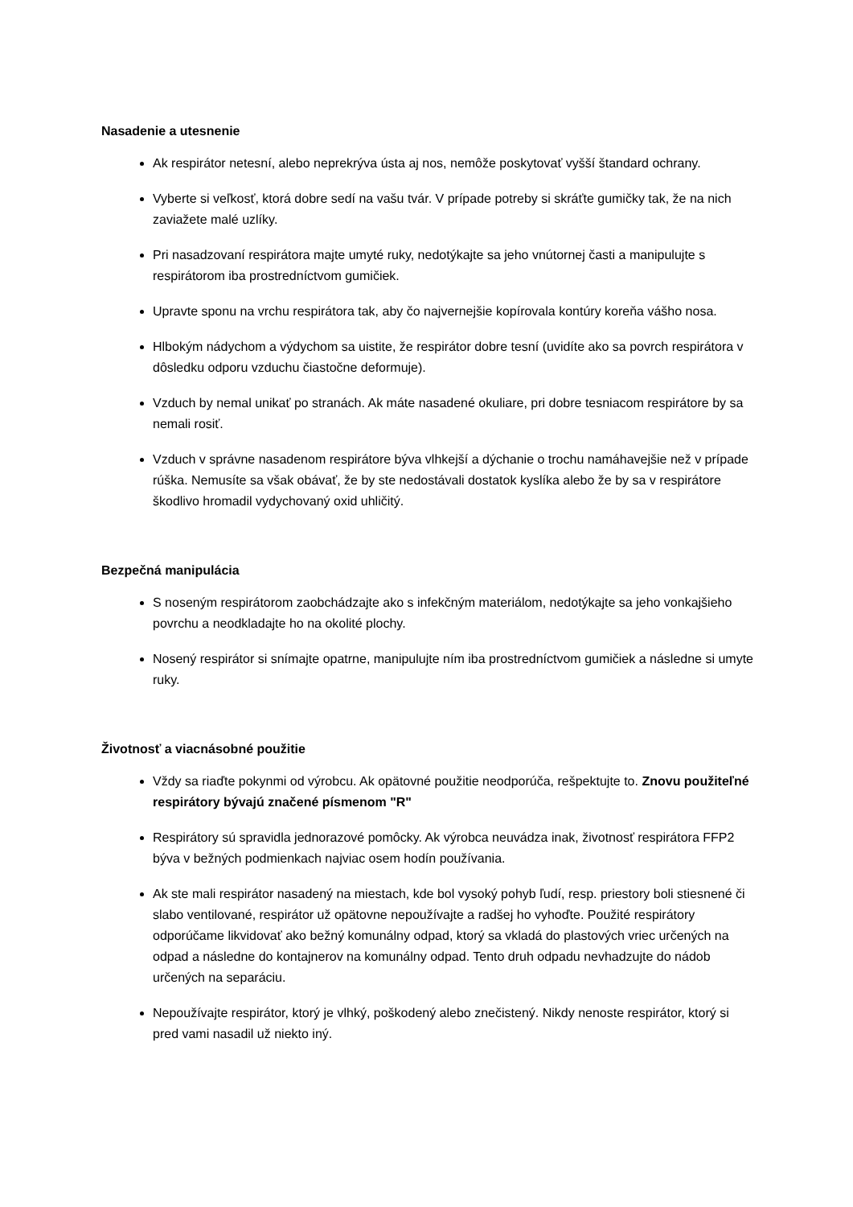Nasadenie a utesnenie
Ak respirátor netesní, alebo neprekrýva ústa aj nos, nemôže poskytovať vyšší štandard ochrany.
Vyberte si veľkosť, ktorá dobre sedí na vašu tvár. V prípade potreby si skráťte gumičky tak, že na nich zaviažete malé uzlíky.
Pri nasadzovaní respirátora majte umyté ruky, nedotýkajte sa jeho vnútornej časti a manipulujte s respirátorom iba prostredníctvom gumičiek.
Upravte sponu na vrchu respirátora tak, aby čo najvernejšie kopírovala kontúry koreňa vášho nosa.
Hlbokým nádychom a výdychom sa uistite, že respirátor dobre tesní (uvidíte ako sa povrch respirátora v dôsledku odporu vzduchu čiastočne deformuje).
Vzduch by nemal unikať po stranách. Ak máte nasadené okuliare, pri dobre tesniacom respirátore by sa nemali rosiť.
Vzduch v správne nasadenom respirátore býva vlhkejší a dýchanie o trochu namáhavejšie než v prípade rúška. Nemusíte sa však obávať, že by ste nedostávali dostatok kyslíka alebo že by sa v respirátore škodlivo hromadil vydychovaný oxid uhličitý.
Bezpečná manipulácia
S noseným respirátorom zaobchádzajte ako s infekčným materiálom, nedotýkajte sa jeho vonkajšieho povrchu a neodkladajte ho na okolité plochy.
Nosený respirátor si snímajte opatrne, manipulujte ním iba prostredníctvom gumičiek a následne si umyte ruky.
Životnosť a viacnásobné použitie
Vždy sa riaďte pokynmi od výrobcu. Ak opätovné použitie neodporúča, rešpektujte to. Znovu použiteľné respirátory bývajú značené písmenom "R"
Respirátory sú spravidla jednorazové pomôcky. Ak výrobca neuvádza inak, životnosť respirátora FFP2 býva v bežných podmienkach najviac osem hodín používania.
Ak ste mali respirátor nasadený na miestach, kde bol vysoký pohyb ľudí, resp. priestory boli stiesnené či slabo ventilované, respirátor už opätovne nepoužívajte a radšej ho vyhoďte. Použité respirátory odporúčame likvidovať ako bežný komunálny odpad, ktorý sa vkladá do plastových vriec určených na odpad a následne do kontajnerov na komunálny odpad. Tento druh odpadu nevhadzujte do nádob určených na separáciu.
Nepoužívajte respirátor, ktorý je vlhký, poškodený alebo znečistený. Nikdy nenoste respirátor, ktorý si pred vami nasadil už niekto iný.